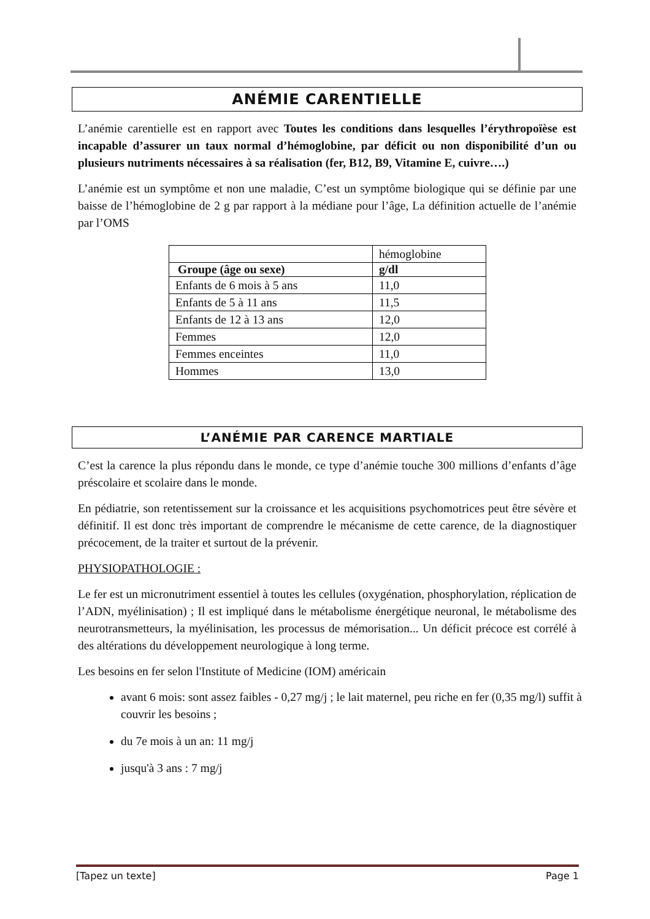ANÉMIE CARENTIELLE
L’anémie carentielle est en rapport avec Toutes les conditions dans lesquelles l’érythropoïèse est incapable d’assurer un taux normal d’hémoglobine, par déficit ou non disponibilité d’un ou plusieurs nutriments nécessaires à sa réalisation (fer, B12, B9, Vitamine E, cuivre….)
L’anémie est un symptôme et non une maladie, C’est un symptôme biologique qui se définie par une baisse de l’hémoglobine de 2 g par rapport à la médiane pour l’âge, La définition actuelle de l’anémie par l’OMS
| | hémoglobine |
| Groupe (âge ou sexe) | g/dl |
| Enfants de 6 mois à 5 ans | 11,0 |
| Enfants de 5 à 11 ans | 11,5 |
| Enfants de 12 à 13 ans | 12,0 |
| Femmes | 12,0 |
| Femmes enceintes | 11,0 |
| Hommes | 13,0 |
L’ANÉMIE PAR CARENCE MARTIALE
C’est la carence la plus répondu dans le monde, ce type d’anémie touche 300 millions d’enfants d’âge préscolaire et scolaire dans le monde.
En pédiatrie, son retentissement sur la croissance et les acquisitions psychomotrices peut être sévère et définitif. Il est donc très important de comprendre le mécanisme de cette carence, de la diagnostiquer précocement, de la traiter et surtout de la prévenir.
PHYSIOPATHOLOGIE :
Le fer est un micronutriment essentiel à toutes les cellules (oxygénation, phosphorylation, réplication de l’ADN, myélinisation) ; Il est impliqué dans le métabolisme énergétique neuronal, le métabolisme des neurotransmetteurs, la myélinisation, les processus de mémorisation... Un déficit précoce est corrélé à des altérations du développement neurologique à long terme.
Les besoins en fer selon l'Institute of Medicine (IOM) américain
avant 6 mois: sont assez faibles - 0,27 mg/j ; le lait maternel, peu riche en fer (0,35 mg/l) suffit à couvrir les besoins ;
du 7e mois à un an: 11 mg/j
jusqu'à 3 ans : 7 mg/j
[Tapez un texte] Page 1